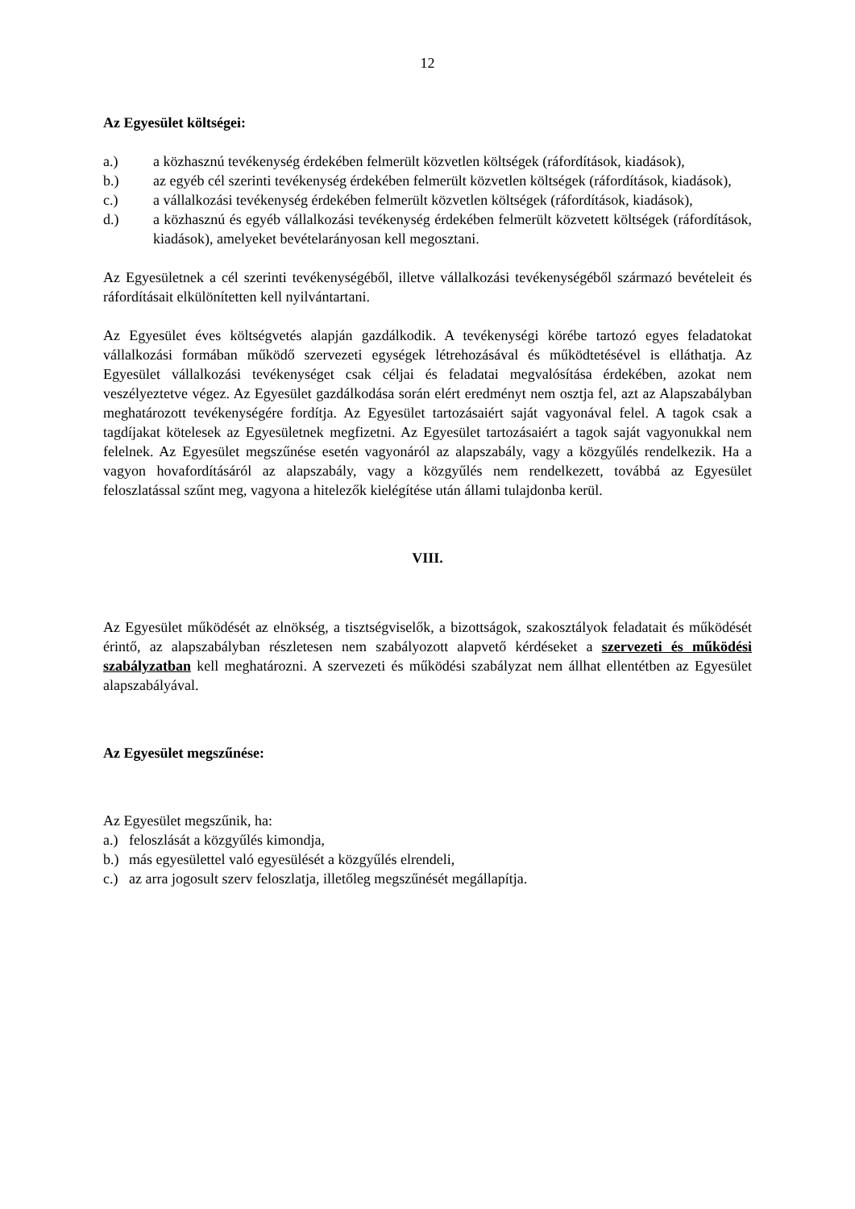12
Az Egyesület költségei:
a.) a közhasznú tevékenység érdekében felmerült közvetlen költségek (ráfordítások, kiadások),
b.) az egyéb cél szerinti tevékenység érdekében felmerült közvetlen költségek (ráfordítások, kiadások),
c.) a vállalkozási tevékenység érdekében felmerült közvetlen költségek (ráfordítások, kiadások),
d.) a közhasznú és egyéb vállalkozási tevékenység érdekében felmerült közvetett költségek (ráfordítások, kiadások), amelyeket bevételarányosan kell megosztani.
Az Egyesületnek a cél szerinti tevékenységéből, illetve vállalkozási tevékenységéből származó bevételeit és ráfordításait elkülönítetten kell nyilvántartani.
Az Egyesület éves költségvetés alapján gazdálkodik. A tevékenységi körébe tartozó egyes feladatokat vállalkozási formában működő szervezeti egységek létrehozásával és működtetésével is elláthatja. Az Egyesület vállalkozási tevékenységet csak céljai és feladatai megvalósítása érdekében, azokat nem veszélyeztetve végez. Az Egyesület gazdálkodása során elért eredményt nem osztja fel, azt az Alapszabályban meghatározott tevékenységére fordítja. Az Egyesület tartozásaiért saját vagyonával felel. A tagok csak a tagdíjakat kötelesek az Egyesületnek megfizetni. Az Egyesület tartozásaiért a tagok saját vagyonukkal nem felelnek. Az Egyesület megszűnése esetén vagyonáról az alapszabály, vagy a közgyűlés rendelkezik. Ha a vagyon hovafordításáról az alapszabály, vagy a közgyűlés nem rendelkezett, továbbá az Egyesület feloszlatással szűnt meg, vagyona a hitelezők kielégítése után állami tulajdonba kerül.
VIII.
Az Egyesület működését az elnökség, a tisztségviselők, a bizottságok, szakosztályok feladatait és működését érintő, az alapszabályban részletesen nem szabályozott alapvető kérdéseket a szervezeti és működési szabályzatban kell meghatározni. A szervezeti és működési szabályzat nem állhat ellentétben az Egyesület alapszabályával.
Az Egyesület megszűnése:
Az Egyesület megszűnik, ha:
a.) feloszlását a közgyűlés kimondja,
b.) más egyesülettel való egyesülését a közgyűlés elrendeli,
c.) az arra jogosult szerv feloszlatja, illetőleg megszűnését megállapítja.